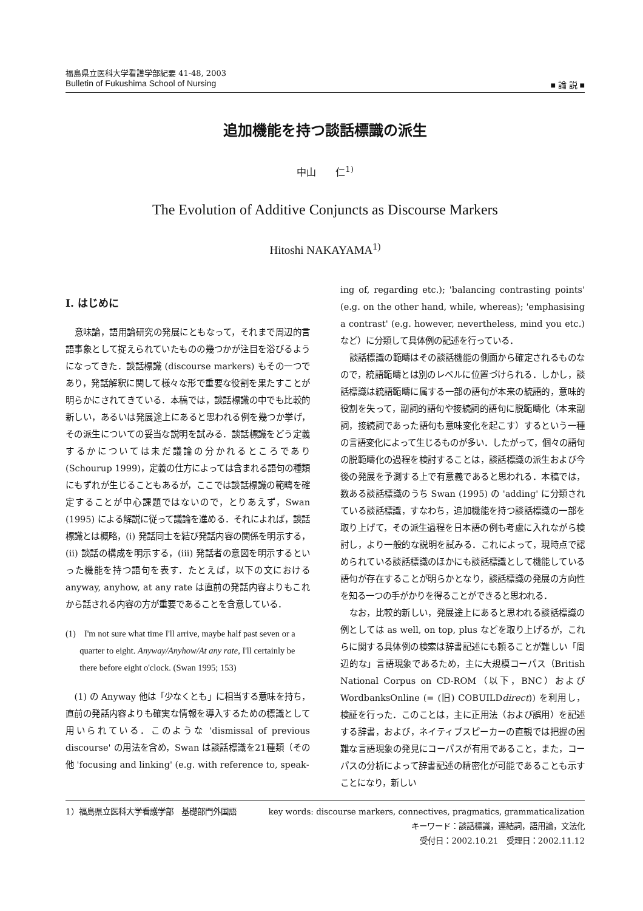福島県立医科大学看護学部紀要 41-48, 2003
Bulletin of Fukushima School of Nursing ■ 論 説 ■
追加機能を持つ談話標識の派生
中山　　仁<sup>1)</sup>
The Evolution of Additive Conjuncts as Discourse Markers
Hitoshi NAKAYAMA<sup>1)</sup>
Ⅰ. はじめに
意味論，語用論研究の発展にともなって，それまで周辺的言語事象として捉えられていたものの幾つかが注目を浴びるようになってきた．談話標識 (discourse markers) もその一つであり，発話解釈に関して様々な形で重要な役割を果たすことが明らかにされてきている．本稿では，談話標識の中でも比較的新しい，あるいは発展途上にあると思われる例を幾つか挙げ，その派生についての妥当な説明を試みる．談話標識をどう定義するかについては未だ議論の分かれるところであり (Schourup 1999)，定義の仕方によっては含まれる語句の種類にもずれが生じることもあるが，ここでは談話標識の範疇を確定することが中心課題ではないので，とりあえず，Swan (1995) による解説に従って議論を進める．それによれば，談話標識とは概略，(i) 発話同士を結び発話内容の関係を明示する，(ii) 談話の構成を明示する，(iii) 発話者の意図を明示するといった機能を持つ語句を表す．たとえば，以下の文における anyway, anyhow, at any rate は直前の発話内容よりもこれから話される内容の方が重要であることを含意している．
(1)　I'm not sure what time I'll arrive, maybe half past seven or a quarter to eight. Anyway/Anyhow/At any rate, I'll certainly be there before eight o'clock. (Swan 1995; 153)
(1) の Anyway 他は「少なくとも」に相当する意味を持ち，直前の発話内容よりも確実な情報を導入するための標識として用いられている．このような 'dismissal of previous discourse' の用法を含め，Swan は談話標識を21種類（その他 'focusing and linking' (e.g. with reference to, speak-
ing of, regarding etc.); 'balancing contrasting points' (e.g. on the other hand, while, whereas); 'emphasising a contrast' (e.g. however, nevertheless, mind you etc.) など）に分類して具体例の記述を行っている．
談話標識の範疇はその談話機能の側面から確定されるものなので，統語範疇とは別のレベルに位置づけられる．しかし，談話標識は統語範疇に属する一部の語句が本来の統語的，意味的役割を失って，副詞的語句や接続詞的語句に脱範疇化（本来副詞，接続詞であった語句も意味変化を起こす）するという一種の言語変化によって生じるものが多い．したがって，個々の語句の脱範疇化の過程を検討することは，談話標識の派生および今後の発展を予測する上で有意義であると思われる．本稿では，数ある談話標識のうち Swan (1995) の 'adding' に分類されている談話標識，すなわち，追加機能を持つ談話標識の一部を取り上げて，その派生過程を日本語の例も考慮に入れながら検討し，より一般的な説明を試みる．これによって，現時点で認められている談話標識のほかにも談話標識として機能している語句が存在することが明らかとなり，談話標識の発展の方向性を知る一つの手がかりを得ることができると思われる．
なお，比較的新しい，発展途上にあると思われる談話標識の例としては as well, on top, plus などを取り上げるが，これらに関する具体例の検索は辞書記述にも頼ることが難しい「周辺的な」言語現象であるため，主に大規模コーパス（British National Corpus on CD-ROM（以下，BNC）および WordbanksOnline (= (旧) COBUILDdirect)) を利用し，検証を行った．このことは，主に正用法（および誤用）を記述する辞書，および，ネイティブスピーカーの直観では把握の困難な言語現象の発見にコーパスが有用であること，また，コーパスの分析によって辞書記述の精密化が可能であることも示すことになり，新しい
1）福島県立医科大学看護学部　基礎部門外国語
key words: discourse markers, connectives, pragmatics, grammaticalization
キーワード：談話標識，連結詞，語用論，文法化
受付日：2002.10.21　受理日：2002.11.12